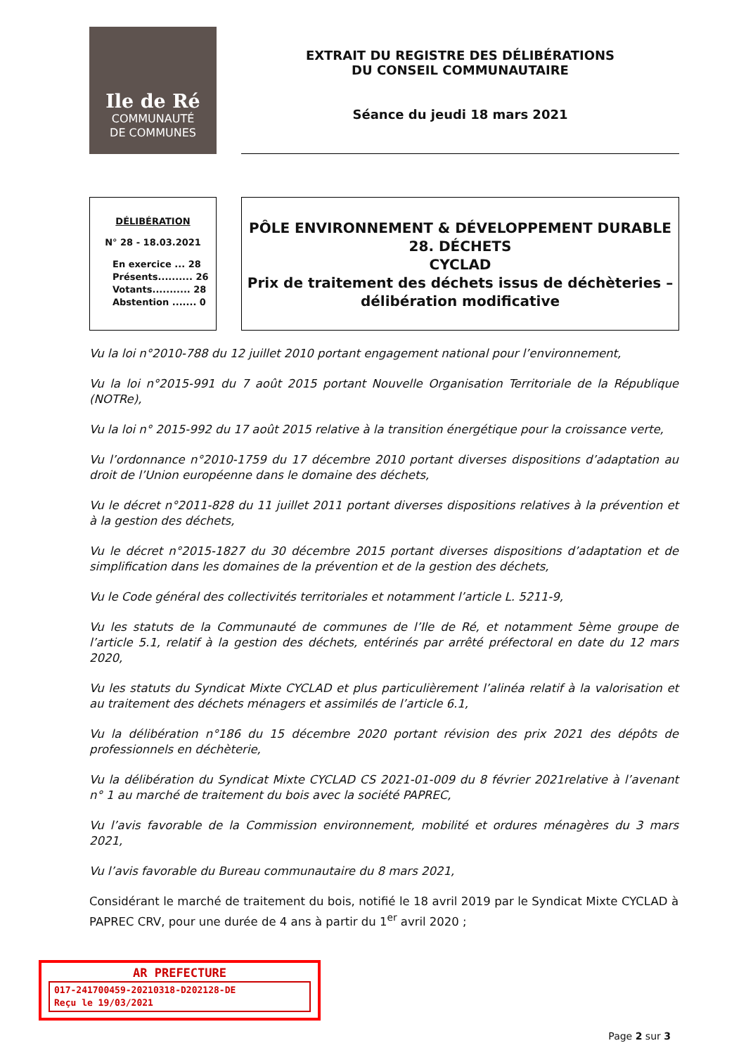Ile de Ré
COMMUNAUTÉ
DE COMMUNES
EXTRAIT DU REGISTRE DES DÉLIBÉRATIONS
DU CONSEIL COMMUNAUTAIRE
Séance du jeudi 18 mars 2021
DÉLIBÉRATION
N° 28 - 18.03.2021
En exercice ... 28
Présents.......... 26
Votants........... 28
Abstention ....... 0
PÔLE ENVIRONNEMENT & DÉVELOPPEMENT DURABLE
28. DÉCHETS
CYCLAD
Prix de traitement des déchets issus de déchèteries –
délibération modificative
Vu la loi n°2010-788 du 12 juillet 2010 portant engagement national pour l’environnement,
Vu la loi n°2015-991 du 7 août 2015 portant Nouvelle Organisation Territoriale de la République (NOTRe),
Vu la loi n° 2015-992 du 17 août 2015 relative à la transition énergétique pour la croissance verte,
Vu l’ordonnance n°2010-1759 du 17 décembre 2010 portant diverses dispositions d’adaptation au droit de l’Union européenne dans le domaine des déchets,
Vu le décret n°2011-828 du 11 juillet 2011 portant diverses dispositions relatives à la prévention et à la gestion des déchets,
Vu le décret n°2015-1827 du 30 décembre 2015 portant diverses dispositions d’adaptation et de simplification dans les domaines de la prévention et de la gestion des déchets,
Vu le Code général des collectivités territoriales et notamment l’article L. 5211-9,
Vu les statuts de la Communauté de communes de l’Ile de Ré, et notamment 5ème groupe de l’article 5.1, relatif à la gestion des déchets, entérinés par arrêté préfectoral en date du 12 mars 2020,
Vu les statuts du Syndicat Mixte CYCLAD et plus particulièrement l’alinéa relatif à la valorisation et au traitement des déchets ménagers et assimilés de l’article 6.1,
Vu la délibération n°186 du 15 décembre 2020 portant révision des prix 2021 des dépôts de professionnels en déchèterie,
Vu la délibération du Syndicat Mixte CYCLAD CS 2021-01-009 du 8 février 2021relative à l’avenant n° 1 au marché de traitement du bois avec la société PAPREC,
Vu l’avis favorable de la Commission environnement, mobilité et ordures ménagères du 3 mars 2021,
Vu l’avis favorable du Bureau communautaire du 8 mars 2021,
Considérant le marché de traitement du bois, notifié le 18 avril 2019 par le Syndicat Mixte CYCLAD à PAPREC CRV, pour une durée de 4 ans à partir du 1<sup>er</sup> avril 2020 ;
AR PREFECTURE
017-241700459-20210318-D202128-DE
Reçu le 19/03/2021
Page 2 sur 3